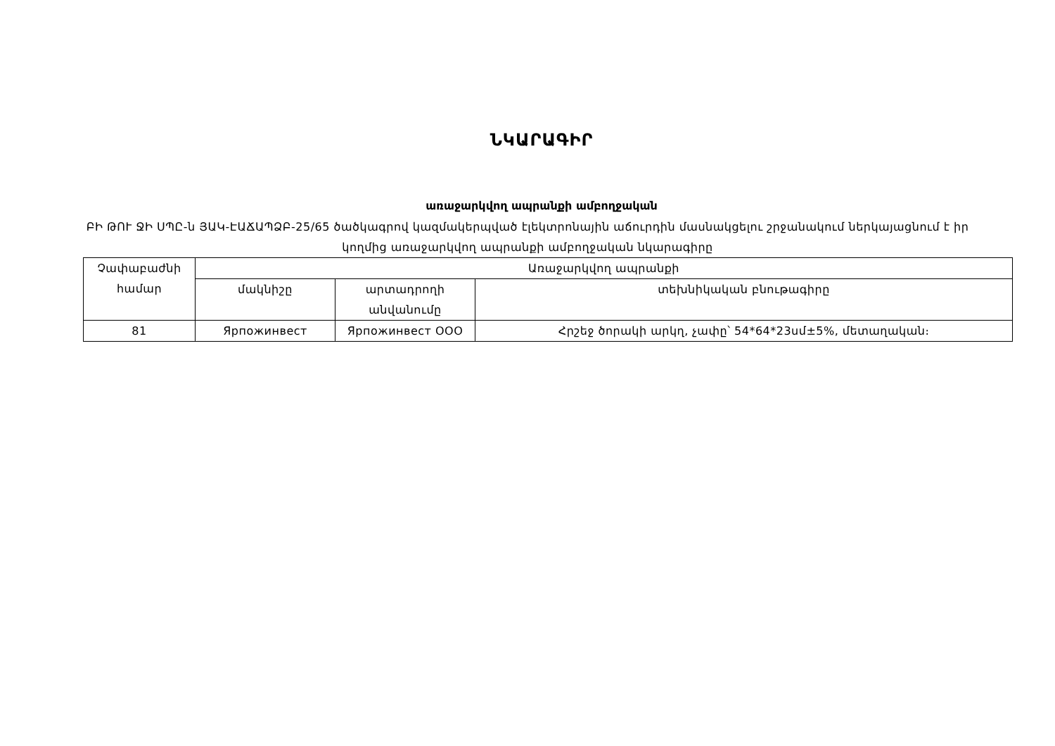ՆԿԱՐԱԳԻՐ
առաջարկվող ապրանքի ամբողջական
ԲԻ ԹՈՒ ՋԻ ՍՊԸ-ն ՅԱԿ-ԷԱՃԱՊՁԲ-25/65 ծածկագրով կազմակերպված էլեկտրոնային աճուրդին մասնակցելու շրջանակում ներկայացնում է իր կողմից առաջարկվող ապրանքի ամբողջական նկարագիրը
| Չափաբաժնի համար | Առաջարկվող ապրանքի | | |
| --- | --- | --- | --- |
| | մակնիշը | արտադրողի անվանումը | տեխնիկական բնութագիրը |
| 81 | Ярпожинвест | Ярпожинвест ООО | Հրշեջ ծորակի արկղ, չափը՝ 54*64*23սմ±5%, մետաղական։ |